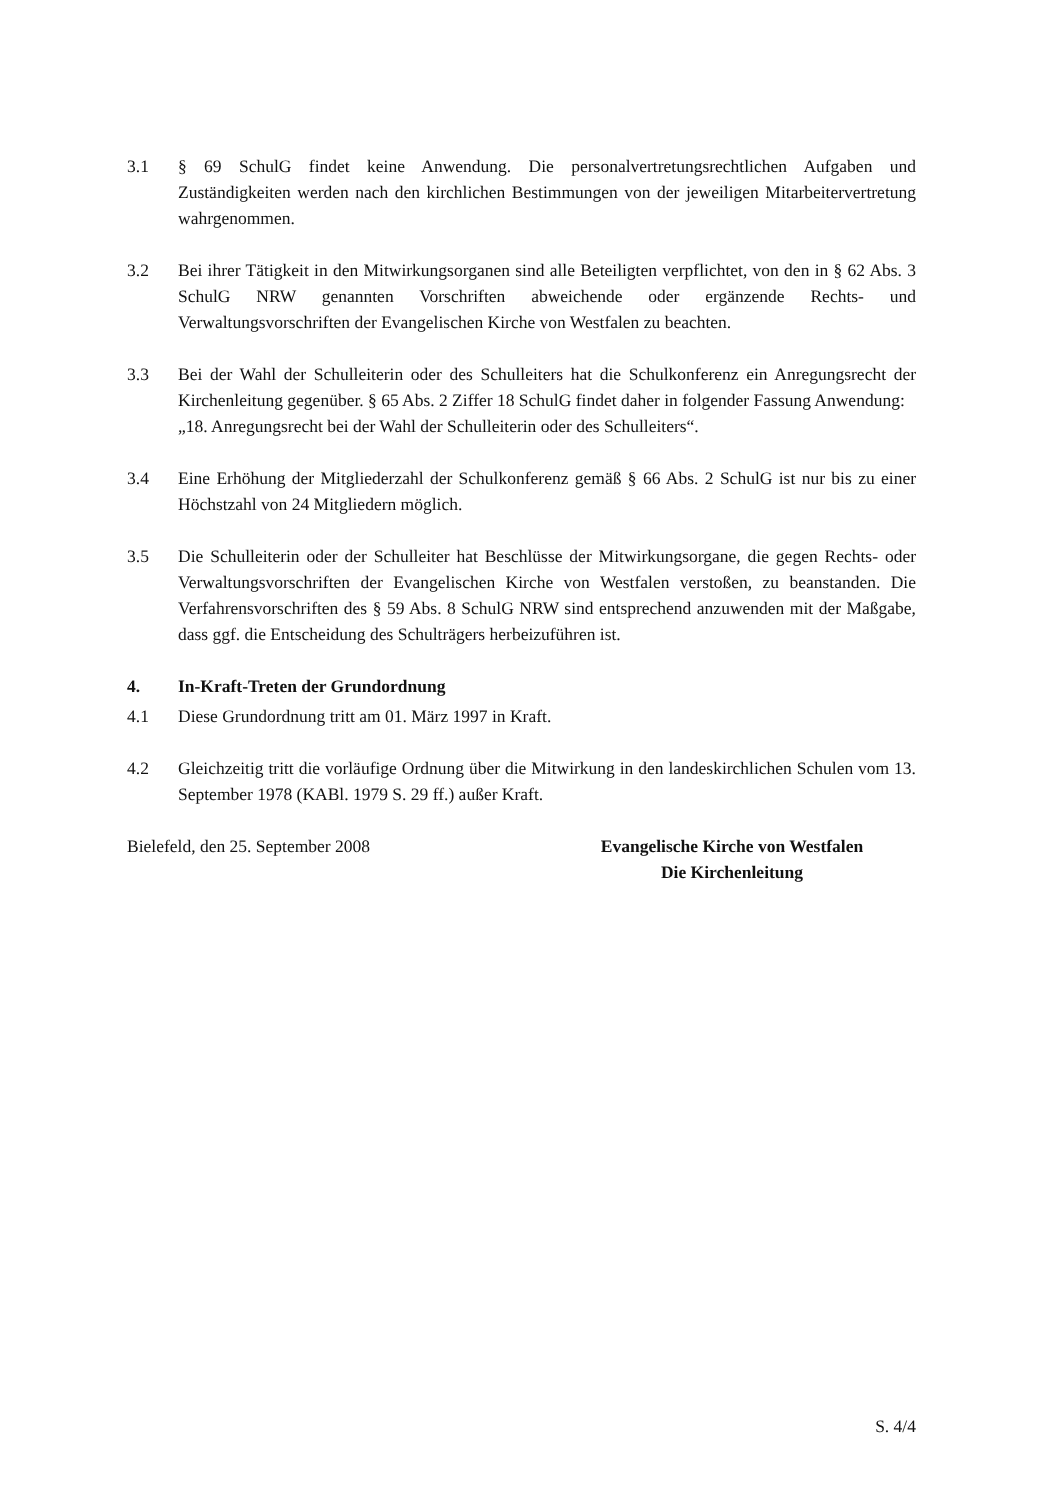3.1 § 69 SchulG findet keine Anwendung. Die personalvertretungsrechtlichen Aufgaben und Zuständigkeiten werden nach den kirchlichen Bestimmungen von der jeweiligen Mitarbeitervertretung wahrgenommen.
3.2 Bei ihrer Tätigkeit in den Mitwirkungsorganen sind alle Beteiligten verpflichtet, von den in § 62 Abs. 3 SchulG NRW genannten Vorschriften abweichende oder ergänzende Rechts- und Verwaltungsvorschriften der Evangelischen Kirche von Westfalen zu beachten.
3.3 Bei der Wahl der Schulleiterin oder des Schulleiters hat die Schulkonferenz ein Anregungsrecht der Kirchenleitung gegenüber. § 65 Abs. 2 Ziffer 18 SchulG findet daher in folgender Fassung Anwendung:
„18. Anregungsrecht bei der Wahl der Schulleiterin oder des Schulleiters“.
3.4 Eine Erhöhung der Mitgliederzahl der Schulkonferenz gemäß § 66 Abs. 2 SchulG ist nur bis zu einer Höchstzahl von 24 Mitgliedern möglich.
3.5 Die Schulleiterin oder der Schulleiter hat Beschlüsse der Mitwirkungsorgane, die gegen Rechts- oder Verwaltungsvorschriften der Evangelischen Kirche von Westfalen verstoßen, zu beanstanden. Die Verfahrensvorschriften des § 59 Abs. 8 SchulG NRW sind entsprechend anzuwenden mit der Maßgabe, dass ggf. die Entscheidung des Schulträgers herbeizuführen ist.
4. In-Kraft-Treten der Grundordnung
4.1 Diese Grundordnung tritt am 01. März 1997 in Kraft.
4.2 Gleichzeitig tritt die vorläufige Ordnung über die Mitwirkung in den landeskirchlichen Schulen vom 13. September 1978 (KABl. 1979 S. 29 ff.) außer Kraft.
Bielefeld, den 25. September 2008 Evangelische Kirche von Westfalen
Die Kirchenleitung
S. 4/4